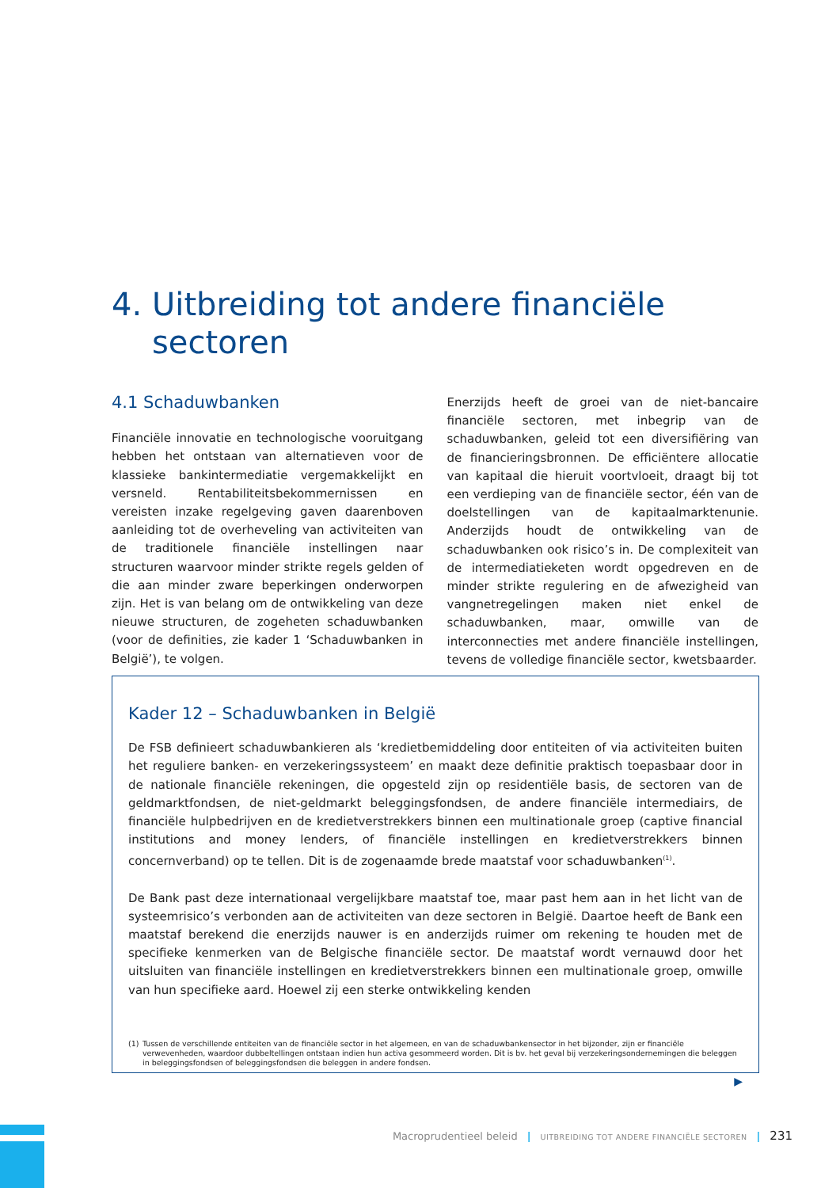4. Uitbreiding tot andere financiële
sectoren
4.1 Schaduwbanken
Financiële innovatie en technologische vooruitgang hebben het ontstaan van alternatieven voor de klassieke bankintermediatie vergemakkelijkt en versneld. Rentabiliteitsbekommernissen en vereisten inzake regelgeving gaven daarenboven aanleiding tot de overheveling van activiteiten van de traditionele financiële instellingen naar structuren waarvoor minder strikte regels gelden of die aan minder zware beperkingen onderworpen zijn. Het is van belang om de ontwikkeling van deze nieuwe structuren, de zogeheten schaduwbanken (voor de definities, zie kader 1 ‘Schaduwbanken in België’), te volgen.
Enerzijds heeft de groei van de niet-bancaire financiële sectoren, met inbegrip van de schaduwbanken, geleid tot een diversifiëring van de financieringsbronnen. De efficiëntere allocatie van kapitaal die hieruit voortvloeit, draagt bij tot een verdieping van de financiële sector, één van de doelstellingen van de kapitaalmarktenunie. Anderzijds houdt de ontwikkeling van de schaduwbanken ook risico’s in. De complexiteit van de intermediatieketen wordt opgedreven en de minder strikte regulering en de afwezigheid van vangnetregelingen maken niet enkel de schaduwbanken, maar, omwille van de interconnecties met andere financiële instellingen, tevens de volledige financiële sector, kwetsbaarder.
Kader 12 – Schaduwbanken in België
De FSB definieert schaduwbankieren als ‘kredietbemiddeling door entiteiten of via activiteiten buiten het reguliere banken- en verzekeringssysteem’ en maakt deze definitie praktisch toepasbaar door in de nationale financiële rekeningen, die opgesteld zijn op residentiële basis, de sectoren van de geldmarktfondsen, de niet-geldmarkt beleggingsfondsen, de andere financiële intermediairs, de financiële hulpbedrijven en de kredietverstrekkers binnen een multinationale groep (captive financial institutions and money lenders, of financiële instellingen en kredietverstrekkers binnen concernverband) op te tellen. Dit is de zogenaamde brede maatstaf voor schaduwbanken<sup>(1)</sup>.
De Bank past deze internationaal vergelijkbare maatstaf toe, maar past hem aan in het licht van de systeemrisico’s verbonden aan de activiteiten van deze sectoren in België. Daartoe heeft de Bank een maatstaf berekend die enerzijds nauwer is en anderzijds ruimer om rekening te houden met de specifieke kenmerken van de Belgische financiële sector. De maatstaf wordt vernauwd door het uitsluiten van financiële instellingen en kredietverstrekkers binnen een multinationale groep, omwille van hun specifieke aard. Hoewel zij een sterke ontwikkeling kenden
(1) Tussen de verschillende entiteiten van de financiële sector in het algemeen, en van de schaduwbankensector in het bijzonder, zijn er financiële verwevenheden, waardoor dubbeltellingen ontstaan indien hun activa gesommeerd worden. Dit is bv. het geval bij verzekeringsondernemingen die beleggen in beleggingsfondsen of beleggingsfondsen die beleggen in andere fondsen.
▶
Macroprudentieel beleid | UITBREIDING TOT ANDERE FINANCIËLE SECTOREN | 231